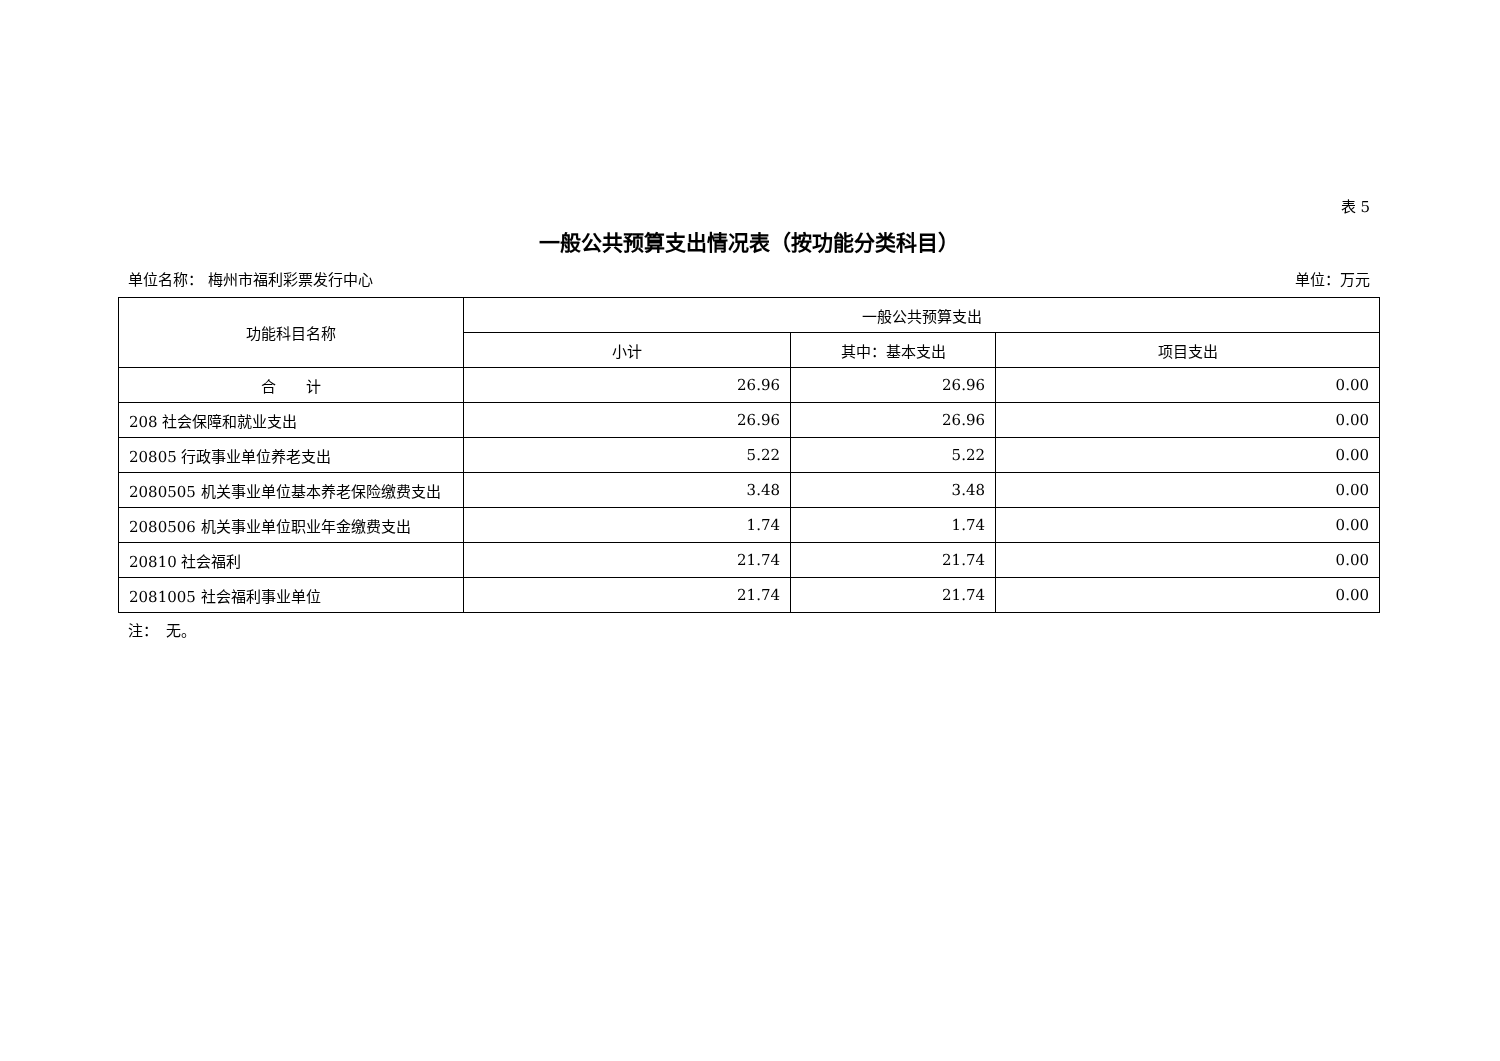表 5
一般公共预算支出情况表（按功能分类科目）
单位名称： 梅州市福利彩票发行中心 单位：万元
| 功能科目名称 | 一般公共预算支出 | | |
| --- | --- | --- | --- |
| | 小计 | 其中：基本支出 | 项目支出 |
| 合 计 | 26.96 | 26.96 | 0.00 |
| 208 社会保障和就业支出 | 26.96 | 26.96 | 0.00 |
| 20805 行政事业单位养老支出 | 5.22 | 5.22 | 0.00 |
| 2080505 机关事业单位基本养老保险缴费支出 | 3.48 | 3.48 | 0.00 |
| 2080506 机关事业单位职业年金缴费支出 | 1.74 | 1.74 | 0.00 |
| 20810 社会福利 | 21.74 | 21.74 | 0.00 |
| 2081005 社会福利事业单位 | 21.74 | 21.74 | 0.00 |
注：　无。